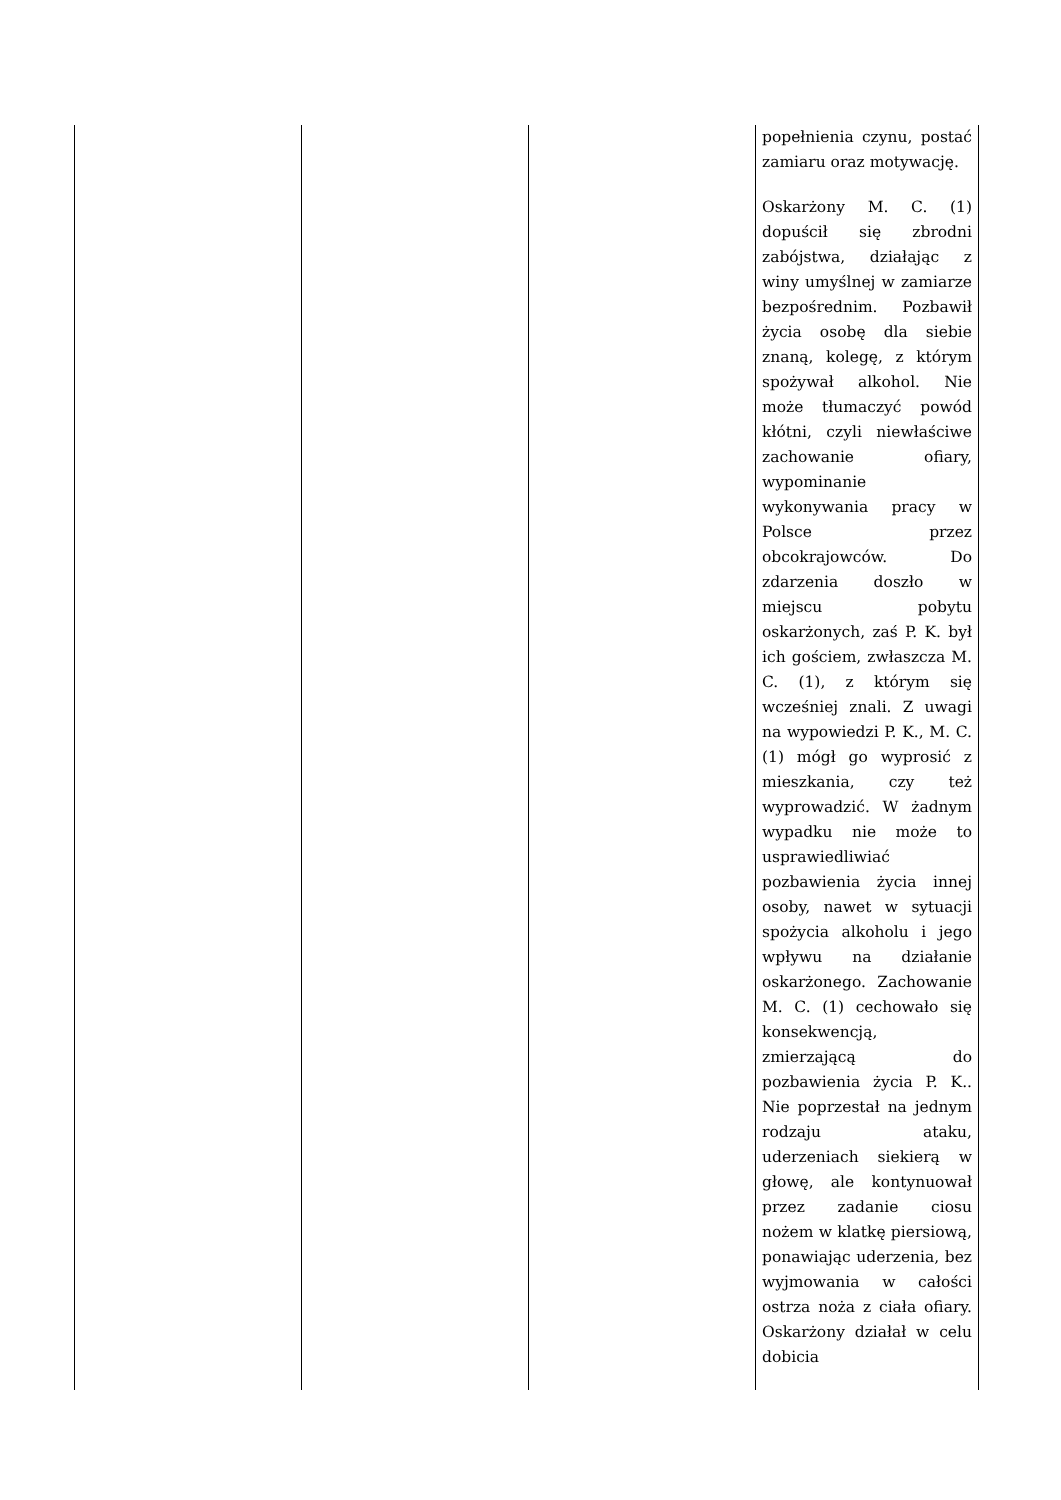| | | | popełnienia czynu, postać zamiaru oraz motywację. Oskarżony M. C. (1) dopuścił się zbrodni zabójstwa, działając z winy umyślnej w zamiarze bezpośrednim. Pozbawił życia osobę dla siebie znaną, kolegę, z którym spożywał alkohol. Nie może tłumaczyć powód kłótni, czyli niewłaściwe zachowanie ofiary, wypominanie wykonywania pracy w Polsce przez obcokrajowców. Do zdarzenia doszło w miejscu pobytu oskarżonych, zaś P. K. był ich gościem, zwłaszcza M. C. (1), z którym się wcześniej znali. Z uwagi na wypowiedzi P. K., M. C. (1) mógł go wyprosić z mieszkania, czy też wyprowadzić. W żadnym wypadku nie może to usprawiedliwiać pozbawienia życia innej osoby, nawet w sytuacji spożycia alkoholu i jego wpływu na działanie oskarżonego. Zachowanie M. C. (1) cechowało się konsekwencją, zmierzającą do pozbawienia życia P. K.. Nie poprzestał na jednym rodzaju ataku, uderzeniach siekierą w głowę, ale kontynuował przez zadanie ciosu nożem w klatkę piersiową, ponawiając uderzenia, bez wyjmowania w całości ostrza noża z ciała ofiary. Oskarżony działał w celu dobicia |